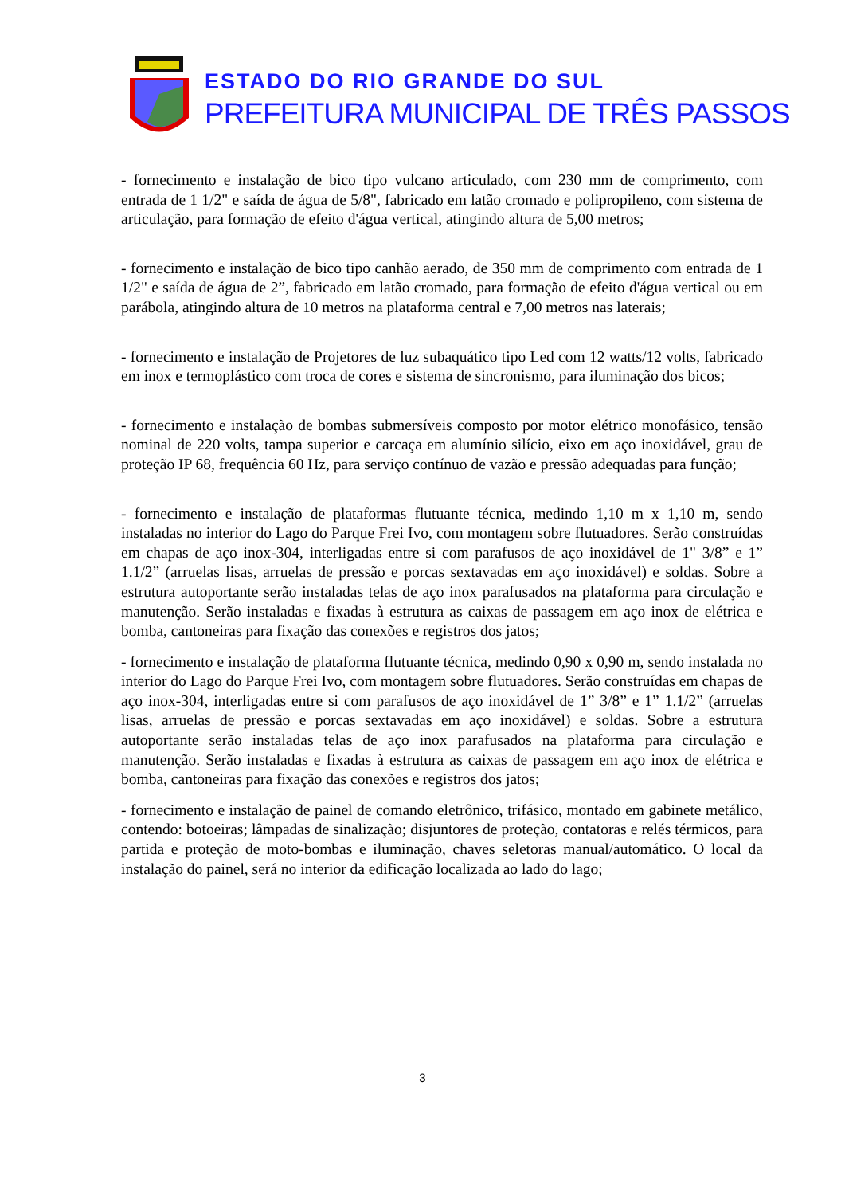ESTADO DO RIO GRANDE DO SUL
PREFEITURA MUNICIPAL DE TRÊS PASSOS
- fornecimento e instalação de bico tipo vulcano articulado, com 230 mm de comprimento, com entrada de 1 1/2" e saída de água de 5/8", fabricado em latão cromado e polipropileno, com sistema de articulação, para formação de efeito d'água vertical, atingindo altura de 5,00 metros;
- fornecimento e instalação de bico tipo canhão aerado, de 350 mm de comprimento com entrada de 1 1/2" e saída de água de 2”, fabricado em latão cromado, para formação de efeito d'água vertical ou em parábola, atingindo altura de 10 metros na plataforma central e 7,00 metros nas laterais;
- fornecimento e instalação de Projetores de luz subaquático tipo Led com 12 watts/12 volts, fabricado em inox e termoplástico com troca de cores e sistema de sincronismo, para iluminação dos bicos;
- fornecimento e instalação de bombas submersíveis composto por motor elétrico monofásico, tensão nominal de 220 volts, tampa superior e carcaça em alumínio silício, eixo em aço inoxidável, grau de proteção IP 68, frequência 60 Hz, para serviço contínuo de vazão e pressão adequadas para função;
- fornecimento e instalação de plataformas flutuante técnica, medindo 1,10 m x 1,10 m, sendo instaladas no interior do Lago do Parque Frei Ivo, com montagem sobre flutuadores. Serão construídas em chapas de aço inox-304, interligadas entre si com parafusos de aço inoxidável de 1" 3/8” e 1” 1.1/2” (arruelas lisas, arruelas de pressão e porcas sextavadas em aço inoxidável) e soldas. Sobre a estrutura autoportante serão instaladas telas de aço inox parafusados na plataforma para circulação e manutenção. Serão instaladas e fixadas à estrutura as caixas de passagem em aço inox de elétrica e bomba, cantoneiras para fixação das conexões e registros dos jatos;
- fornecimento e instalação de plataforma flutuante técnica, medindo 0,90 x 0,90 m, sendo instalada no interior do Lago do Parque Frei Ivo, com montagem sobre flutuadores. Serão construídas em chapas de aço inox-304, interligadas entre si com parafusos de aço inoxidável de 1” 3/8” e 1” 1.1/2” (arruelas lisas, arruelas de pressão e porcas sextavadas em aço inoxidável) e soldas. Sobre a estrutura autoportante serão instaladas telas de aço inox parafusados na plataforma para circulação e manutenção. Serão instaladas e fixadas à estrutura as caixas de passagem em aço inox de elétrica e bomba, cantoneiras para fixação das conexões e registros dos jatos;
- fornecimento e instalação de painel de comando eletrônico, trifásico, montado em gabinete metálico, contendo: botoeiras; lâmpadas de sinalização; disjuntores de proteção, contatoras e relés térmicos, para partida e proteção de moto-bombas e iluminação, chaves seletoras manual/automático. O local da instalação do painel, será no interior da edificação localizada ao lado do lago;
3